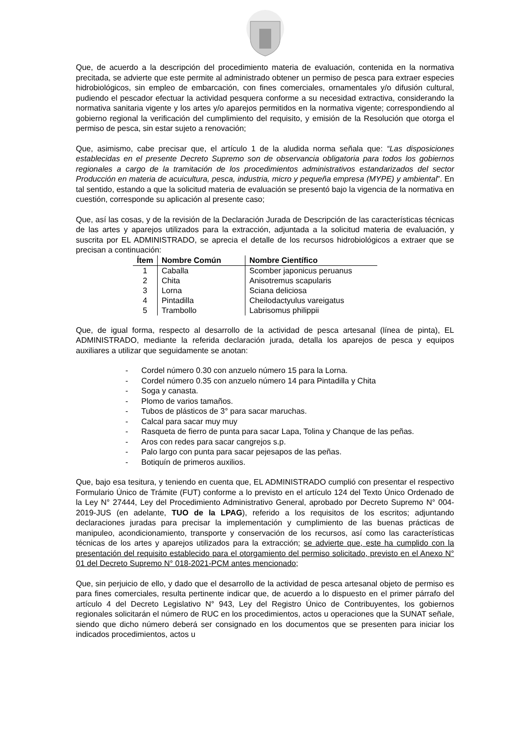Que, de acuerdo a la descripción del procedimiento materia de evaluación, contenida en la normativa precitada, se advierte que este permite al administrado obtener un permiso de pesca para extraer especies hidrobiológicos, sin empleo de embarcación, con fines comerciales, ornamentales y/o difusión cultural, pudiendo el pescador efectuar la actividad pesquera conforme a su necesidad extractiva, considerando la normativa sanitaria vigente y los artes y/o aparejos permitidos en la normativa vigente; correspondiendo al gobierno regional la verificación del cumplimiento del requisito, y emisión de la Resolución que otorga el permiso de pesca, sin estar sujeto a renovación;
Que, asimismo, cabe precisar que, el artículo 1 de la aludida norma señala que: “Las disposiciones establecidas en el presente Decreto Supremo son de observancia obligatoria para todos los gobiernos regionales a cargo de la tramitación de los procedimientos administrativos estandarizados del sector Producción en materia de acuicultura, pesca, industria, micro y pequeña empresa (MYPE) y ambiental”. En tal sentido, estando a que la solicitud materia de evaluación se presentó bajo la vigencia de la normativa en cuestión, corresponde su aplicación al presente caso;
Que, así las cosas, y de la revisión de la Declaración Jurada de Descripción de las características técnicas de las artes y aparejos utilizados para la extracción, adjuntada a la solicitud materia de evaluación, y suscrita por EL ADMINISTRADO, se aprecia el detalle de los recursos hidrobiológicos a extraer que se precisan a continuación:
| Ítem | Nombre Común | Nombre Científico |
| --- | --- | --- |
| 1 | Caballa | Scomber japonicus peruanus |
| 2 | Chita | Anisotremus scapularis |
| 3 | Lorna | Sciana deliciosa |
| 4 | Pintadilla | Cheilodactyulus vareigatus |
| 5 | Trambollo | Labrisomus philippii |
Que, de igual forma, respecto al desarrollo de la actividad de pesca artesanal (línea de pinta), EL ADMINISTRADO, mediante la referida declaración jurada, detalla los aparejos de pesca y equipos auxiliares a utilizar que seguidamente se anotan:
- Cordel número 0.30 con anzuelo número 15 para la Lorna.
- Cordel número 0.35 con anzuelo número 14 para Pintadilla y Chita
- Soga y canasta.
- Plomo de varios tamaños.
- Tubos de plásticos de 3° para sacar maruchas.
- Calcal para sacar muy muy
- Rasqueta de fierro de punta para sacar Lapa, Tolina y Chanque de las peñas.
- Aros con redes para sacar cangrejos s.p.
- Palo largo con punta para sacar pejesapos de las peñas.
- Botiquín de primeros auxilios.
Que, bajo esa tesitura, y teniendo en cuenta que, EL ADMINISTRADO cumplió con presentar el respectivo Formulario Único de Trámite (FUT) conforme a lo previsto en el artículo 124 del Texto Único Ordenado de la Ley N° 27444, Ley del Procedimiento Administrativo General, aprobado por Decreto Supremo N° 004-2019-JUS (en adelante, TUO de la LPAG), referido a los requisitos de los escritos; adjuntando declaraciones juradas para precisar la implementación y cumplimiento de las buenas prácticas de manipuleo, acondicionamiento, transporte y conservación de los recursos, así como las características técnicas de los artes y aparejos utilizados para la extracción; se advierte que, este ha cumplido con la presentación del requisito establecido para el otorgamiento del permiso solicitado, previsto en el Anexo N° 01 del Decreto Supremo N° 018-2021-PCM antes mencionado;
Que, sin perjuicio de ello, y dado que el desarrollo de la actividad de pesca artesanal objeto de permiso es para fines comerciales, resulta pertinente indicar que, de acuerdo a lo dispuesto en el primer párrafo del artículo 4 del Decreto Legislativo N° 943, Ley del Registro Único de Contribuyentes, los gobiernos regionales solicitarán el número de RUC en los procedimientos, actos u operaciones que la SUNAT señale, siendo que dicho número deberá ser consignado en los documentos que se presenten para iniciar los indicados procedimientos, actos u